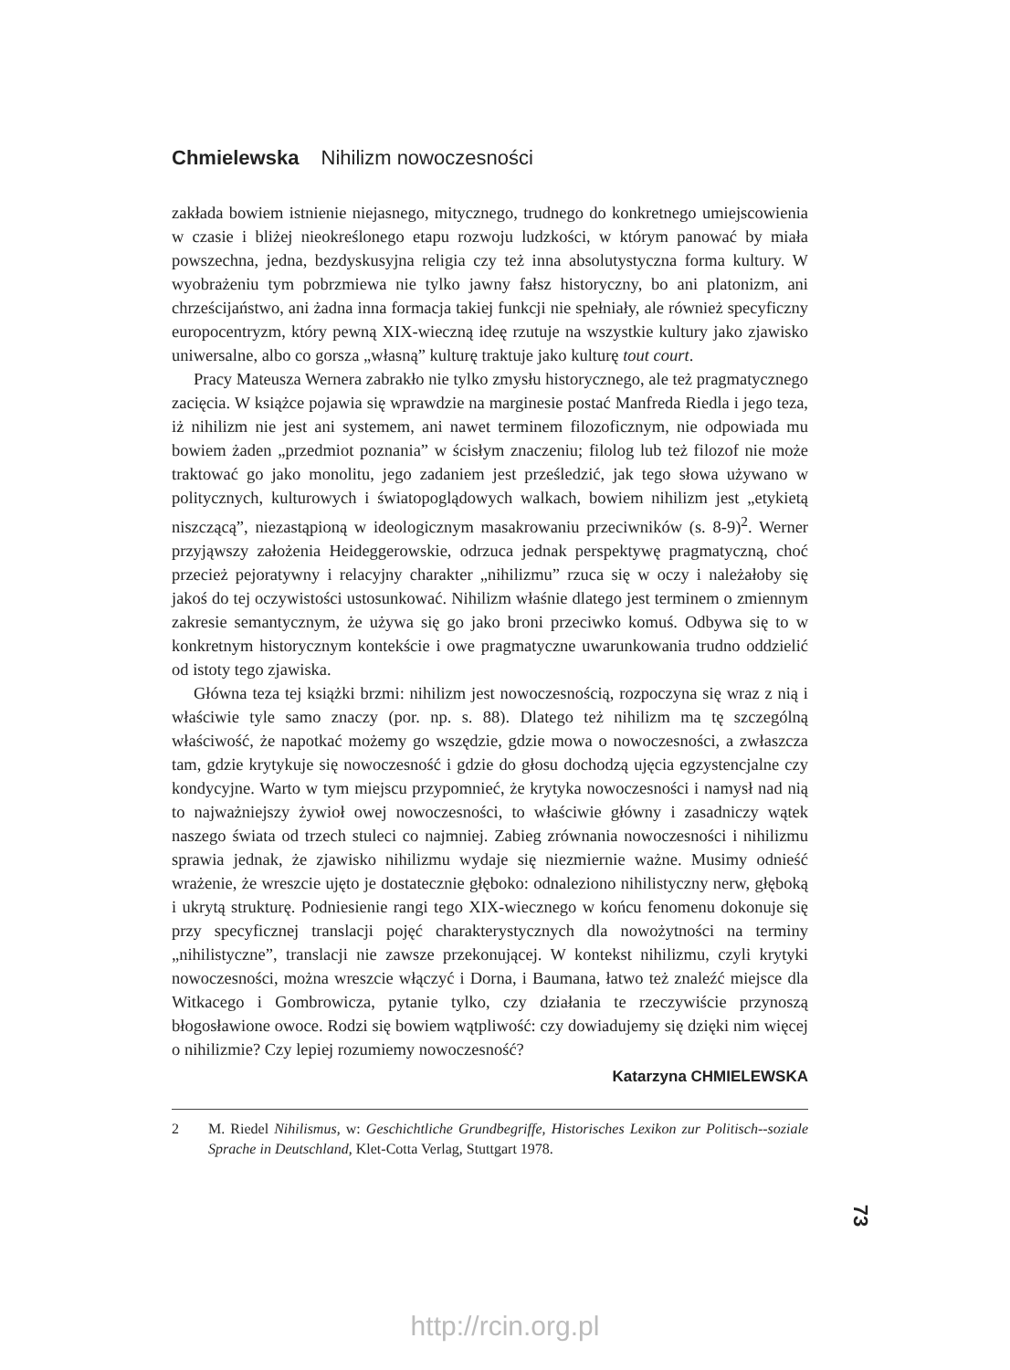Chmielewska Nihilizm nowoczesności
zakłada bowiem istnienie niejasnego, mitycznego, trudnego do konkretnego umiejscowienia w czasie i bliżej nieokreślonego etapu rozwoju ludzkości, w którym panować by miała powszechna, jedna, bezdyskusyjna religia czy też inna absolutystyczna forma kultury. W wyobrażeniu tym pobrzmiewa nie tylko jawny fałsz historyczny, bo ani platonizm, ani chrześcijaństwo, ani żadna inna formacja takiej funkcji nie spełniały, ale również specyficzny europocentryzm, który pewną XIX-wieczną ideę rzutuje na wszystkie kultury jako zjawisko uniwersalne, albo co gorsza „własną” kulturę traktuje jako kulturę tout court.
Pracy Mateusza Wernera zabrakło nie tylko zmysłu historycznego, ale też pragmatycznego zacięcia. W książce pojawia się wprawdzie na marginesie postać Manfreda Riedla i jego teza, iż nihilizm nie jest ani systemem, ani nawet terminem filozoficznym, nie odpowiada mu bowiem żaden „przedmiot poznania” w ścisłym znaczeniu; filolog lub też filozof nie może traktować go jako monolitu, jego zadaniem jest prześledzić, jak tego słowa używano w politycznych, kulturowych i światopoglądowych walkach, bowiem nihilizm jest „etykietą niszczącą”, niezastąpioną w ideologicznym masakrowaniu przeciwników (s. 8-9)<sup>2</sup>. Werner przyjąwszy założenia Heideggerowskie, odrzuca jednak perspektywę pragmatyczną, choć przecież pejoratywny i relacyjny charakter „nihilizmu” rzuca się w oczy i należałoby się jakoś do tej oczywistości ustosunkować. Nihilizm właśnie dlatego jest terminem o zmiennym zakresie semantycznym, że używa się go jako broni przeciwko komuś. Odbywa się to w konkretnym historycznym kontekście i owe pragmatyczne uwarunkowania trudno oddzielić od istoty tego zjawiska.
Główna teza tej książki brzmi: nihilizm jest nowoczesnością, rozpoczyna się wraz z nią i właściwie tyle samo znaczy (por. np. s. 88). Dlatego też nihilizm ma tę szczególną właściwość, że napotkać możemy go wszędzie, gdzie mowa o nowoczesności, a zwłaszcza tam, gdzie krytykuje się nowoczesność i gdzie do głosu dochodzą ujęcia egzystencjalne czy kondycyjne. Warto w tym miejscu przypomnieć, że krytyka nowoczesności i namysł nad nią to najważniejszy żywioł owej nowoczesności, to właściwie główny i zasadniczy wątek naszego świata od trzech stuleci co najmniej. Zabieg zrównania nowoczesności i nihilizmu sprawia jednak, że zjawisko nihilizmu wydaje się niezmiernie ważne. Musimy odnieść wrażenie, że wreszcie ujęto je dostatecznie głęboko: odnaleziono nihilistyczny nerw, głęboką i ukrytą strukturę. Podniesienie rangi tego XIX-wiecznego w końcu fenomenu dokonuje się przy specyficznej translacji pojęć charakterystycznych dla nowożytności na terminy „nihilistyczne”, translacji nie zawsze przekonującej. W kontekst nihilizmu, czyli krytyki nowoczesności, można wreszcie włączyć i Dorna, i Baumana, łatwo też znaleźć miejsce dla Witkacego i Gombrowicza, pytanie tylko, czy działania te rzeczywiście przynoszą błogosławione owoce. Rodzi się bowiem wątpliwość: czy dowiadujemy się dzięki nim więcej o nihilizmie? Czy lepiej rozumiemy nowoczesność?
Katarzyna CHMIELEWSKA
2 M. Riedel Nihilismus, w: Geschichtliche Grundbegriffe, Historisches Lexikon zur Politisch--soziale Sprache in Deutschland, Klet-Cotta Verlag, Stuttgart 1978.
73
http://rcin.org.pl